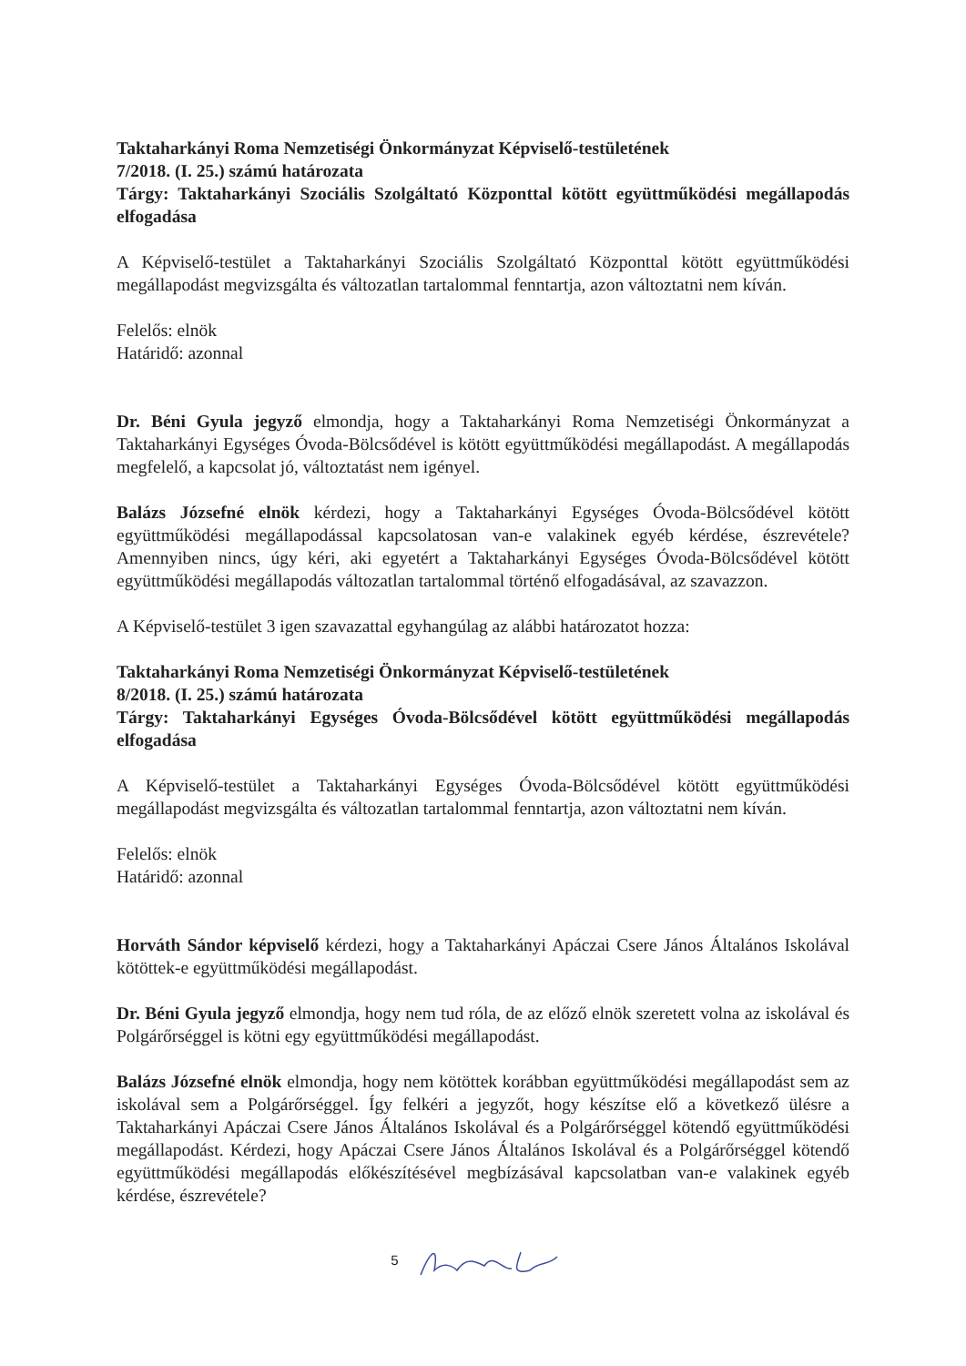Taktaharkányi Roma Nemzetiségi Önkormányzat Képviselő-testületének
7/2018. (I. 25.) számú határozata
Tárgy: Taktaharkányi Szociális Szolgáltató Központtal kötött együttműködési megállapodás elfogadása
A Képviselő-testület a Taktaharkányi Szociális Szolgáltató Központtal kötött együttműködési megállapodást megvizsgálta és változatlan tartalommal fenntartja, azon változtatni nem kíván.
Felelős: elnök
Határidő: azonnal
Dr. Béni Gyula jegyző elmondja, hogy a Taktaharkányi Roma Nemzetiségi Önkormányzat a Taktaharkányi Egységes Óvoda-Bölcsődével is kötött együttműködési megállapodást. A megállapodás megfelelő, a kapcsolat jó, változtatást nem igényel.
Balázs Józsefné elnök kérdezi, hogy a Taktaharkányi Egységes Óvoda-Bölcsődével kötött együttműködési megállapodással kapcsolatosan van-e valakinek egyéb kérdése, észrevétele? Amennyiben nincs, úgy kéri, aki egyetért a Taktaharkányi Egységes Óvoda-Bölcsődével kötött együttműködési megállapodás változatlan tartalommal történő elfogadásával, az szavazzon.
A Képviselő-testület 3 igen szavazattal egyhangúlag az alábbi határozatot hozza:
Taktaharkányi Roma Nemzetiségi Önkormányzat Képviselő-testületének
8/2018. (I. 25.) számú határozata
Tárgy: Taktaharkányi Egységes Óvoda-Bölcsődével kötött együttműködési megállapodás elfogadása
A Képviselő-testület a Taktaharkányi Egységes Óvoda-Bölcsődével kötött együttműködési megállapodást megvizsgálta és változatlan tartalommal fenntartja, azon változtatni nem kíván.
Felelős: elnök
Határidő: azonnal
Horváth Sándor képviselő kérdezi, hogy a Taktaharkányi Apáczai Csere János Általános Iskolával kötöttek-e együttműködési megállapodást.
Dr. Béni Gyula jegyző elmondja, hogy nem tud róla, de az előző elnök szeretett volna az iskolával és Polgárőrséggel is kötni egy együttműködési megállapodást.
Balázs Józsefné elnök elmondja, hogy nem kötöttek korábban együttműködési megállapodást sem az iskolával sem a Polgárőrséggel. Így felkéri a jegyzőt, hogy készítse elő a következő ülésre a Taktaharkányi Apáczai Csere János Általános Iskolával és a Polgárőrséggel kötendő együttműködési megállapodást. Kérdezi, hogy Apáczai Csere János Általános Iskolával és a Polgárőrséggel kötendő együttműködési megállapodás előkészítésével megbízásával kapcsolatban van-e valakinek egyéb kérdése, észrevétele?
5